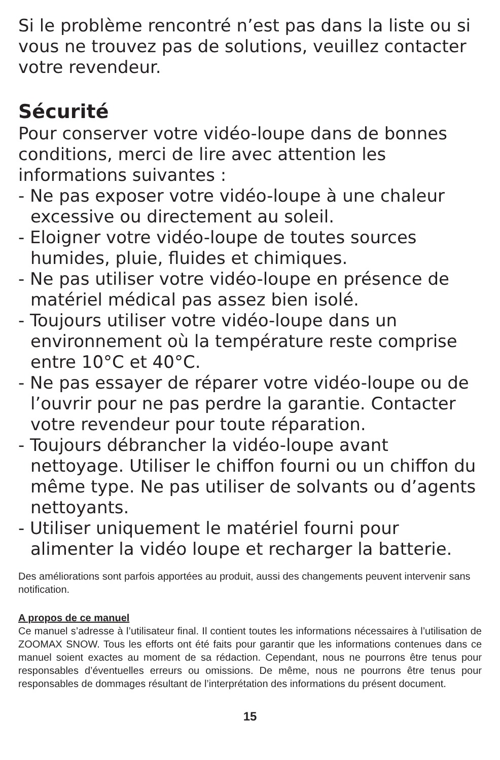Si le problème rencontré n’est pas dans la liste ou si vous ne trouvez pas de solutions, veuillez contacter votre revendeur.
Sécurité
Pour conserver votre vidéo-loupe dans de bonnes conditions, merci de lire avec attention les informations suivantes :
- Ne pas exposer votre vidéo-loupe à une chaleur excessive ou directement au soleil.
- Eloigner votre vidéo-loupe de toutes sources humides, pluie, fluides et chimiques.
- Ne pas utiliser votre vidéo-loupe en présence de matériel médical pas assez bien isolé.
- Toujours utiliser votre vidéo-loupe dans un environnement où la température reste comprise entre 10°C et 40°C.
- Ne pas essayer de réparer votre vidéo-loupe ou de l’ouvrir pour ne pas perdre la garantie. Contacter votre revendeur pour toute réparation.
- Toujours débrancher la vidéo-loupe avant nettoyage. Utiliser le chiffon fourni ou un chiffon du même type. Ne pas utiliser de solvants ou d’agents nettoyants.
- Utiliser uniquement le matériel fourni pour alimenter la vidéo loupe et recharger la batterie.
Des améliorations sont parfois apportées au produit, aussi des changements peuvent intervenir sans notification.
A propos de ce manuel
Ce manuel s’adresse à l’utilisateur final. Il contient toutes les informations nécessaires à l’utilisation de ZOOMAX SNOW. Tous les efforts ont été faits pour garantir que les informations contenues dans ce manuel soient exactes au moment de sa rédaction. Cependant, nous ne pourrons être tenus pour responsables d’éventuelles erreurs ou omissions. De même, nous ne pourrons être tenus pour responsables de dommages résultant de l’interprétation des informations du présent document.
15